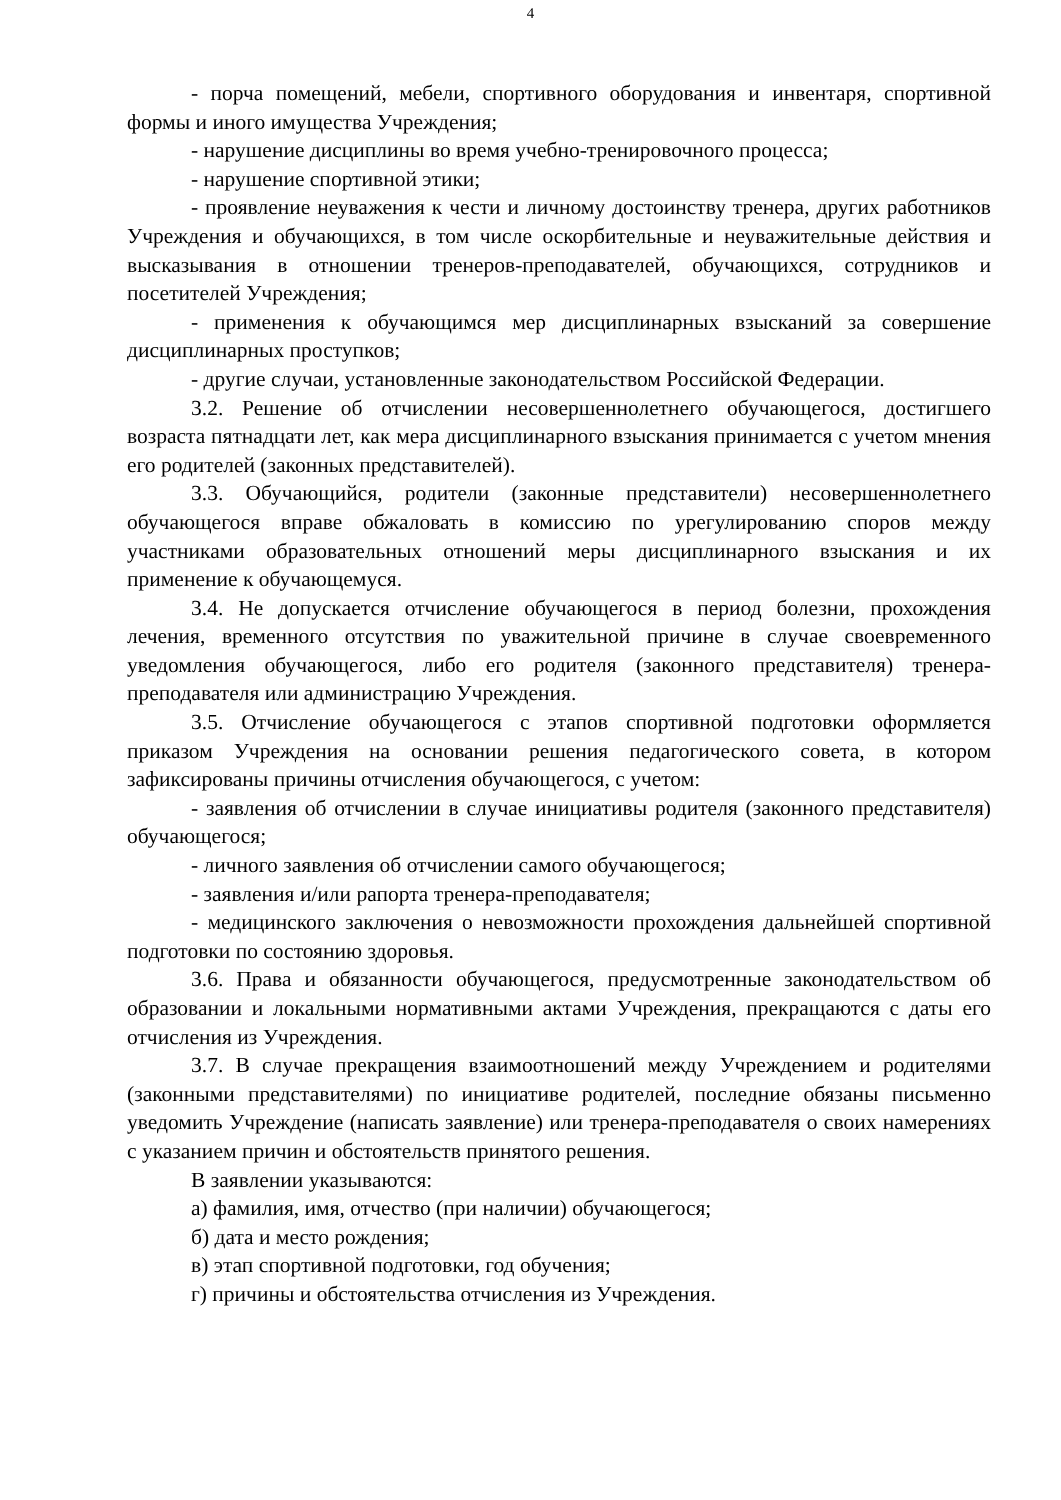4
- порча помещений, мебели, спортивного оборудования и инвентаря, спортивной формы и иного имущества Учреждения;
- нарушение дисциплины во время учебно-тренировочного процесса;
- нарушение спортивной этики;
- проявление неуважения к чести и личному достоинству тренера, других работников Учреждения и обучающихся, в том числе оскорбительные и неуважительные действия и высказывания в отношении тренеров-преподавателей, обучающихся, сотрудников и посетителей Учреждения;
- применения к обучающимся мер дисциплинарных взысканий за совершение дисциплинарных проступков;
- другие случаи, установленные законодательством Российской Федерации.
3.2. Решение об отчислении несовершеннолетнего обучающегося, достигшего возраста пятнадцати лет, как мера дисциплинарного взыскания принимается с учетом мнения его родителей (законных представителей).
3.3. Обучающийся, родители (законные представители) несовершеннолетнего обучающегося вправе обжаловать в комиссию по урегулированию споров между участниками образовательных отношений меры дисциплинарного взыскания и их применение к обучающемуся.
3.4. Не допускается отчисление обучающегося в период болезни, прохождения лечения, временного отсутствия по уважительной причине в случае своевременного уведомления обучающегося, либо его родителя (законного представителя) тренера-преподавателя или администрацию Учреждения.
3.5. Отчисление обучающегося с этапов спортивной подготовки оформляется приказом Учреждения на основании решения педагогического совета, в котором зафиксированы причины отчисления обучающегося, с учетом:
- заявления об отчислении в случае инициативы родителя (законного представителя) обучающегося;
- личного заявления об отчислении самого обучающегося;
- заявления и/или рапорта тренера-преподавателя;
- медицинского заключения о невозможности прохождения дальнейшей спортивной подготовки по состоянию здоровья.
3.6. Права и обязанности обучающегося, предусмотренные законодательством об образовании и локальными нормативными актами Учреждения, прекращаются с даты его отчисления из Учреждения.
3.7. В случае прекращения взаимоотношений между Учреждением и родителями (законными представителями) по инициативе родителей, последние обязаны письменно уведомить Учреждение (написать заявление) или тренера-преподавателя о своих намерениях с указанием причин и обстоятельств принятого решения.
В заявлении указываются:
а) фамилия, имя, отчество (при наличии) обучающегося;
б) дата и место рождения;
в) этап спортивной подготовки, год обучения;
г) причины и обстоятельства отчисления из Учреждения.